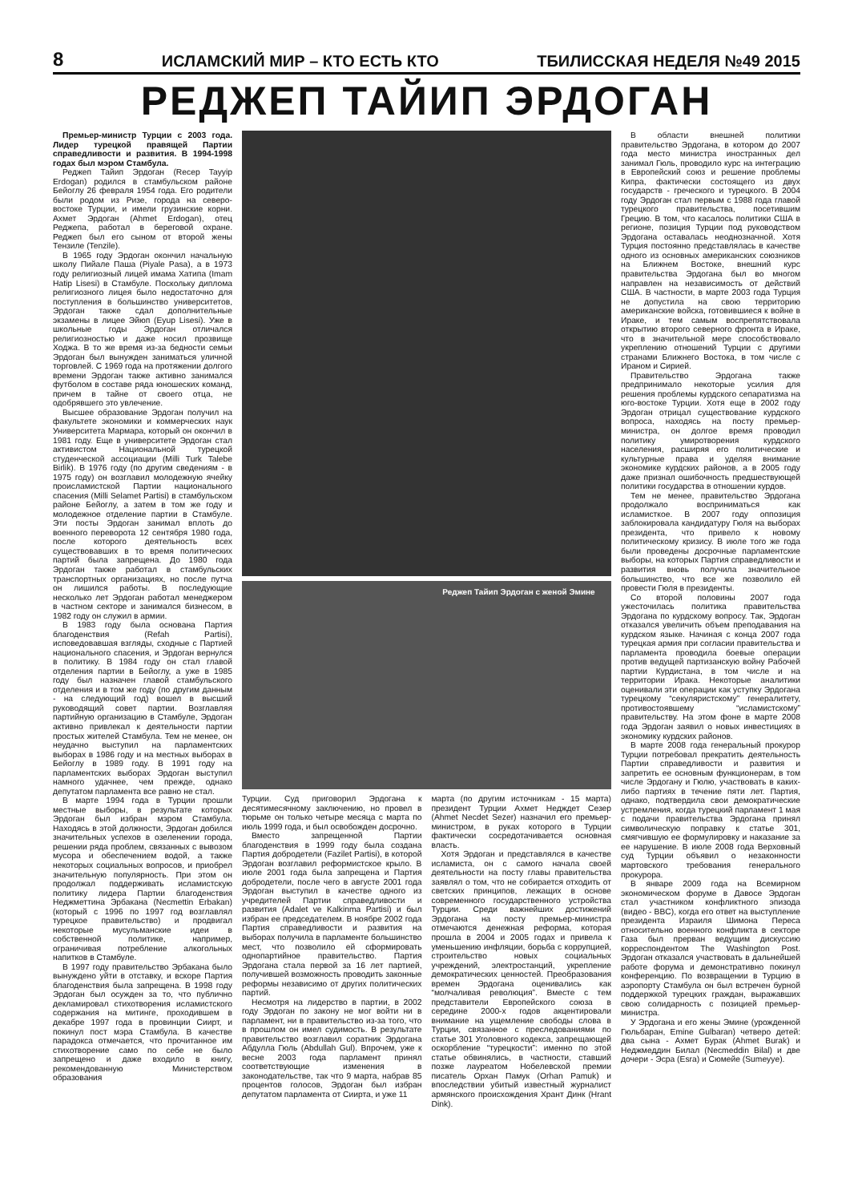8 ИСЛАМСКИЙ МИР – КТО ЕСТЬ КТО ТБИЛИССКАЯ НЕДЕЛЯ №49 2015
РЕДЖЕП ТАЙИП ЭРДОГАН
Премьер-министр Турции с 2003 года. Лидер турецкой правящей Партии справедливости и развития. В 1994-1998 годах был мэром Стамбула.
Реджеп Тайип Эрдоган (Recep Tayyip Erdogan) родился в стамбульском районе Бейоглу 26 февраля 1954 года. Его родители были родом из Ризе, города на северо-востоке Турции, и имели грузинские корни. Ахмет Эрдоган (Ahmet Erdogan), отец Реджепа, работал в береговой охране. Реджеп был его сыном от второй жены Тензиле (Tenzile).
В 1965 году Эрдоган окончил начальную школу Пийале Паша (Piyale Pasa), а в 1973 году религиозный лицей имама Хатипа (Imam Hatip Lisesi) в Стамбуле. Поскольку диплома религиозного лицея было недостаточно для поступления в большинство университетов, Эрдоган также сдал дополнительные экзамены в лицее Эйюп (Eyup Lisesi). Уже в школьные годы Эрдоган отличался религиозностью и даже носил прозвище Ходжа. В то же время из-за бедности семьи Эрдоган был вынужден заниматься уличной торговлей. С 1969 года на протяжении долгого времени Эрдоган также активно занимался футболом в составе ряда юношеских команд, причем в тайне от своего отца, не одобрявшего это увлечение.
Высшее образование Эрдоган получил на факультете экономики и коммерческих наук Университета Мармара, который он окончил в 1981 году. Еще в университете Эрдоган стал активистом Национальной турецкой студенческой ассоциации (Milli Turk Talebe Birlik). В 1976 году (по другим сведениям - в 1975 году) он возглавил молодежную ячейку происламистской Партии национального спасения (Milli Selamet Partisi) в стамбульском районе Бейоглу, а затем в том же году и молодежное отделение партии в Стамбуле. Эти посты Эрдоган занимал вплоть до военного переворота 12 сентября 1980 года, после которого деятельность всех существовавших в то время политических партий была запрещена. До 1980 года Эрдоган также работал в стамбульских транспортных организациях, но после путча он лишился работы. В последующие несколько лет Эрдоган работал менеджером в частном секторе и занимался бизнесом, в 1982 году он служил в армии.
В 1983 году была основана Партия благоденствия (Refah Partisi), исповедовавшая взгляды, сходные с Партией национального спасения, и Эрдоган вернулся в политику. В 1984 году он стал главой отделения партии в Бейоглу, а уже в 1985 году был назначен главой стамбульского отделения и в том же году (по другим данным - на следующий год) вошел в высший руководящий совет партии. Возглавляя партийную организацию в Стамбуле, Эрдоган активно привлекал к деятельности партии простых жителей Стамбула. Тем не менее, он неудачно выступил на парламентских выборах в 1986 году и на местных выборах в Бейоглу в 1989 году. В 1991 году на парламентских выборах Эрдоган выступил намного удачнее, чем прежде, однако депутатом парламента все равно не стал.
В марте 1994 года в Турции прошли местные выборы, в результате которых Эрдоган был избран мэром Стамбула. Находясь в этой должности, Эрдоган добился значительных успехов в озеленении города, решении ряда проблем, связанных с вывозом мусора и обеспечением водой, а также некоторых социальных вопросов, и приобрел значительную популярность. При этом он продолжал поддерживать исламистскую политику лидера Партии благоденствия Неджметтина Эрбакана (Necmettin Erbakan) (который с 1996 по 1997 год возглавлял турецкое правительство) и продвигал некоторые мусульманские идеи в собственной политике, например, ограничивая потребление алкогольных напитков в Стамбуле.
В 1997 году правительство Эрбакана было вынуждено уйти в отставку, и вскоре Партия благоденствия была запрещена. В 1998 году Эрдоган был осужден за то, что публично декламировал стихотворения исламистского содержания на митинге, проходившем в декабре 1997 года в провинции Сиирт, и покинул пост мэра Стамбула. В качестве парадокса отмечается, что прочитанное им стихотворение само по себе не было запрещено и даже входило в книгу, рекомендованную Министерством образования
Реджеп Тайип Эрдоган с женой Эмине
Турции. Суд приговорил Эрдогана к десятимесячному заключению, но провел в тюрьме он только четыре месяца с марта по июль 1999 года, и был освобожден досрочно.
Вместо запрещенной Партии благоденствия в 1999 году была создана Партия добродетели (Fazilet Partisi), в которой Эрдоган возглавил реформистское крыло. В июле 2001 года была запрещена и Партия добродетели, после чего в августе 2001 года Эрдоган выступил в качестве одного из учредителей Партии справедливости и развития (Adalet ve Kalkinma Partisi) и был избран ее председателем. В ноябре 2002 года Партия справедливости и развития на выборах получила в парламенте большинство мест, что позволило ей сформировать однопартийное правительство. Партия Эрдогана стала первой за 16 лет партией, получившей возможность проводить законные реформы независимо от других политических партий.
Несмотря на лидерство в партии, в 2002 году Эрдоган по закону не мог войти ни в парламент, ни в правительство из-за того, что в прошлом он имел судимость. В результате правительство возглавил соратник Эрдогана Абдулла Гюль (Abdullah Gul). Впрочем, уже к весне 2003 года парламент принял соответствующие изменения в законодательстве, так что 9 марта, набрав 85 процентов голосов, Эрдоган был избран депутатом парламента от Сиирта, и уже 11
марта (по другим источникам - 15 марта) президент Турции Ахмет Недждет Сезер (Ahmet Necdet Sezer) назначил его премьер-министром, в руках которого в Турции фактически сосредотачивается основная власть.
Хотя Эрдоган и представлялся в качестве исламиста, он с самого начала своей деятельности на посту главы правительства заявлял о том, что не собирается отходить от светских принципов, лежащих в основе современного государственного устройства Турции. Среди важнейших достижений Эрдогана на посту премьер-министра отмечаются денежная реформа, которая прошла в 2004 и 2005 годах и привела к уменьшению инфляции, борьба с коррупцией, строительство новых социальных учреждений, электростанций, укрепление демократических ценностей. Преобразования времен Эрдогана оценивались как “молчаливая революция”. Вместе с тем представители Европейского союза в середине 2000-х годов акцентировали внимание на ущемление свободы слова в Турции, связанное с преследованиями по статье 301 Уголовного кодекса, запрещающей оскорбление “турецкости”: именно по этой статье обвинялись, в частности, ставший позже лауреатом Нобелевской премии писатель Орхан Памук (Orhan Pamuk) и впоследствии убитый известный журналист армянского происхождения Хрант Динк (Hrant Dink).
В области внешней политики правительство Эрдогана, в котором до 2007 года место министра иностранных дел занимал Гюль, проводило курс на интеграцию в Европейский союз и решение проблемы Кипра, фактически состоящего из двух государств - греческого и турецкого. В 2004 году Эрдоган стал первым с 1988 года главой турецкого правительства, посетившим Грецию. В том, что касалось политики США в регионе, позиция Турции под руководством Эрдогана оставалась неоднозначной. Хотя Турция постоянно представлялась в качестве одного из основных американских союзников на Ближнем Востоке, внешний курс правительства Эрдогана был во многом направлен на независимость от действий США. В частности, в марте 2003 года Турция не допустила на свою территорию американские войска, готовившиеся к войне в Ираке, и тем самым воспрепятствовала открытию второго северного фронта в Ираке, что в значительной мере способствовало укреплению отношений Турции с другими странами Ближнего Востока, в том числе с Ираном и Сирией.
Правительство Эрдогана также предпринимало некоторые усилия для решения проблемы курдского сепаратизма на юго-востоке Турции. Хотя еще в 2002 году Эрдоган отрицал существование курдского вопроса, находясь на посту премьер-министра, он долгое время проводил политику умиротворения курдского населения, расширяя его политические и культурные права и уделяя внимание экономике курдских районов, а в 2005 году даже признал ошибочность предшествующей политики государства в отношении курдов.
Тем не менее, правительство Эрдогана продолжало восприниматься как исламисткое. В 2007 году оппозиция заблокировала кандидатуру Гюля на выборах президента, что привело к новому политическому кризису. В июле того же года были проведены досрочные парламентские выборы, на которых Партия справедливости и развития вновь получила значительное большинство, что все же позволило ей провести Гюля в президенты.
Со второй половины 2007 года ужесточилась политика правительства Эрдогана по курдскому вопросу. Так, Эрдоган отказался увеличить объем преподавания на курдском языке. Начиная с конца 2007 года турецкая армия при согласии правительства и парламента проводила боевые операции против ведущей партизанскую войну Рабочей партии Курдистана, в том числе и на территории Ирака. Некоторые аналитики оценивали эти операции как уступку Эрдогана турецкому “секуляристскому” генералитету, противостоявшему “исламистскому” правительству. На этом фоне в марте 2008 года Эрдоган заявил о новых инвестициях в экономику курдских районов.
В марте 2008 года генеральный прокурор Турции потребовал прекратить деятельность Партии справедливости и развития и запретить ее основным функционерам, в том числе Эрдогану и Гюлю, участвовать в каких-либо партиях в течение пяти лет. Партия, однако, подтвердила свои демократические устремления, когда турецкий парламент 1 мая с подачи правительства Эрдогана принял символическую поправку к статье 301, смягчившую ее формулировку и наказание за ее нарушение. В июле 2008 года Верховный суд Турции объявил о незаконности мартовского требования генерального прокурора.
В январе 2009 года на Всемирном экономическом форуме в Давосе Эрдоган стал участником конфликтного эпизода (видео - BBC), когда его ответ на выступление президента Израиля Шимона Переса относительно военного конфликта в секторе Газа был прерван ведущим дискуссию корреспондентом The Washington Post. Эрдоган отказался участвовать в дальнейшей работе форума и демонстративно покинул конференцию. По возвращении в Турцию в аэропорту Стамбула он был встречен бурной поддержкой турецких граждан, выражавших свою солидарность с позицией премьер-министра.
У Эрдогана и его жены Эмине (урожденной Гюльбаран, Emine Gulbaran) четверо детей: два сына - Ахмет Бурак (Ahmet Burak) и Неджмеддин Билал (Necmeddin Bilal) и две дочери - Эсра (Esra) и Сюмейе (Sumeyye).